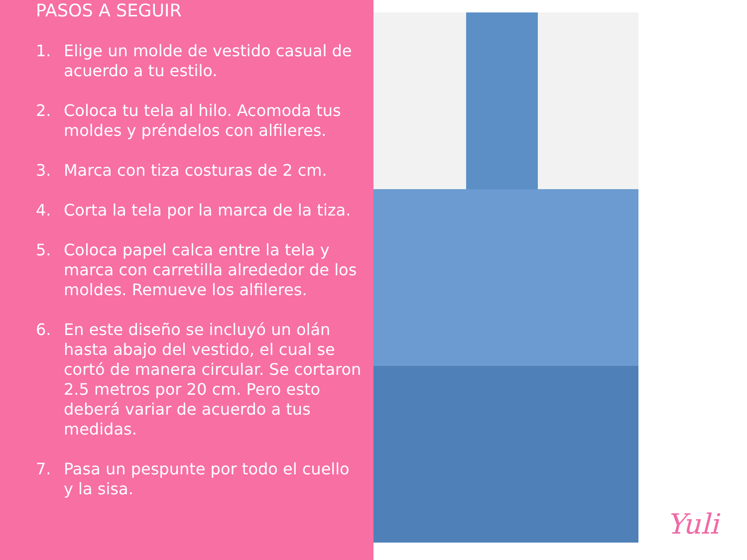PASOS A SEGUIR
1. Elige un molde de vestido casual de acuerdo a tu estilo.
2. Coloca tu tela al hilo. Acomoda tus moldes y préndelos con alfileres.
3. Marca con tiza costuras de 2 cm.
4. Corta la tela por la marca de la tiza.
5. Coloca papel calca entre la tela y marca con carretilla alrededor de los moldes. Remueve los alfileres.
6. En este diseño se incluyó un olán hasta abajo del vestido, el cual se cortó de manera circular. Se cortaron 2.5 metros por 20 cm. Pero esto deberá variar de acuerdo a tus medidas.
7. Pasa un pespunte por todo el cuello y la sisa.
Yuli